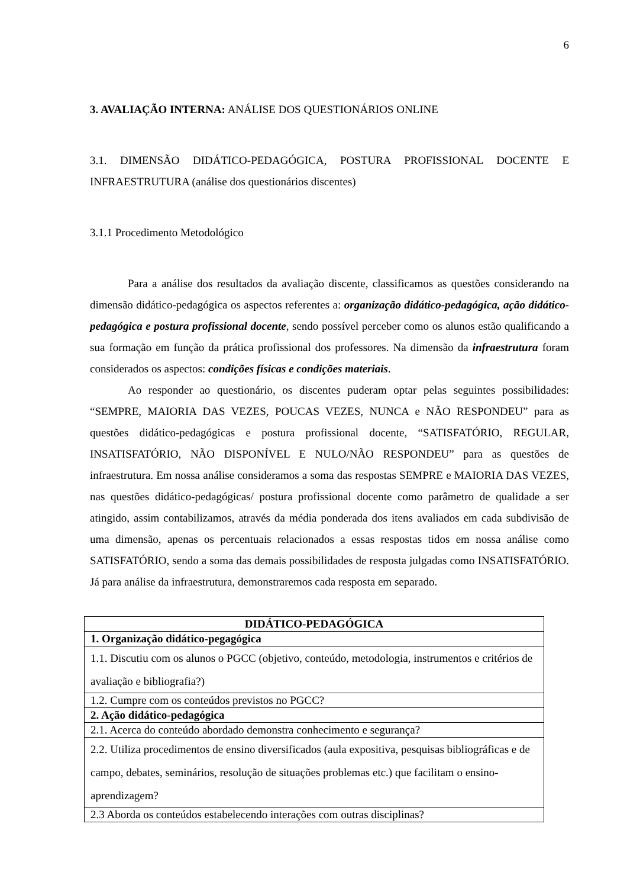6
3. AVALIAÇÃO INTERNA: ANÁLISE DOS QUESTIONÁRIOS ONLINE
3.1. DIMENSÃO DIDÁTICO-PEDAGÓGICA, POSTURA PROFISSIONAL DOCENTE E INFRAESTRUTURA (análise dos questionários discentes)
3.1.1 Procedimento Metodológico
Para a análise dos resultados da avaliação discente, classificamos as questões considerando na dimensão didático-pedagógica os aspectos referentes a: organização didático-pedagógica, ação didático-pedagógica e postura profissional docente, sendo possível perceber como os alunos estão qualificando a sua formação em função da prática profissional dos professores. Na dimensão da infraestrutura foram considerados os aspectos: condições físicas e condições materiais.
Ao responder ao questionário, os discentes puderam optar pelas seguintes possibilidades: “SEMPRE, MAIORIA DAS VEZES, POUCAS VEZES, NUNCA e NÃO RESPONDEU” para as questões didático-pedagógicas e postura profissional docente, “SATISFATÓRIO, REGULAR, INSATISFATÓRIO, NÃO DISPONÍVEL E NULO/NÃO RESPONDEU” para as questões de infraestrutura. Em nossa análise consideramos a soma das respostas SEMPRE e MAIORIA DAS VEZES, nas questões didático-pedagógicas/ postura profissional docente como parâmetro de qualidade a ser atingido, assim contabilizamos, através da média ponderada dos itens avaliados em cada subdivisão de uma dimensão, apenas os percentuais relacionados a essas respostas tidos em nossa análise como SATISFATÓRIO, sendo a soma das demais possibilidades de resposta julgadas como INSATISFATÓRIO. Já para análise da infraestrutura, demonstraremos cada resposta em separado.
| DIDÁTICO-PEDAGÓGICA |
| --- |
| 1. Organização didático-pegagógica |
| 1.1. Discutiu com os alunos o PGCC (objetivo, conteúdo, metodologia, instrumentos e critérios de avaliação e bibliografia?) |
| 1.2. Cumpre com os conteúdos previstos no PGCC? |
| 2. Ação didático-pedagógica |
| 2.1. Acerca do conteúdo abordado demonstra conhecimento e segurança? |
| 2.2. Utiliza procedimentos de ensino diversificados (aula expositiva, pesquisas bibliográficas e de campo, debates, seminários, resolução de situações problemas etc.) que facilitam o ensino-aprendizagem? |
| 2.3 Aborda os conteúdos estabelecendo interações com outras disciplinas? |